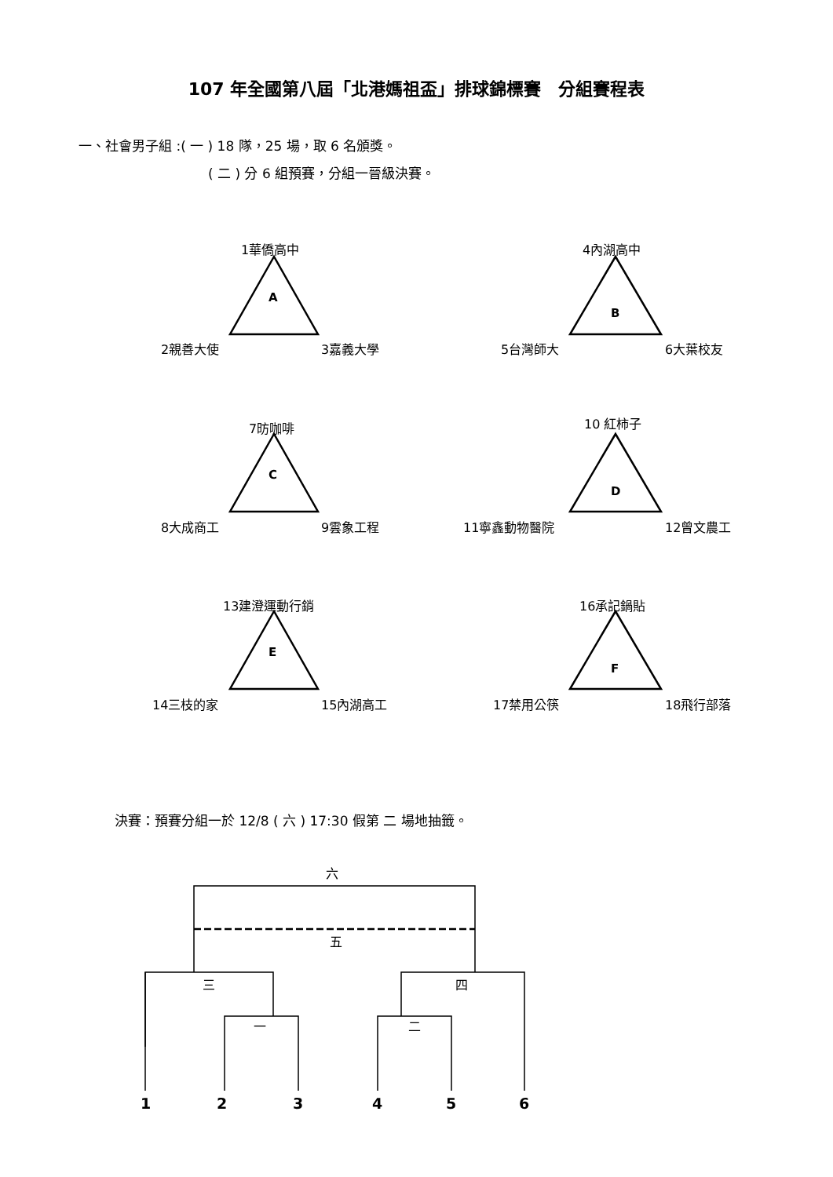107 年全國第八屆「北港媽祖盃」排球錦標賽　分組賽程表
一、社會男子組 :( 一 ) 18 隊，25 場，取 6 名頒獎。
( 二 ) 分 6 組預賽，分組一晉級決賽。
1華僑高中
A
2親善大使 3嘉義大學
4內湖高中
B
5台灣師大 6大葉校友
7昉咖啡
C
8大成商工 9雲象工程
10 紅柿子
D
11寧鑫動物醫院 12曾文農工
13建澄運動行銷
E
14三枝的家 15內湖高工
16承記鍋貼
F
17禁用公筷 18飛行部落
決賽：預賽分組一於 12/8 ( 六 ) 17:30 假第 二 場地抽籤。
六
五
三 四
一 二
1 2 3 4 5 6